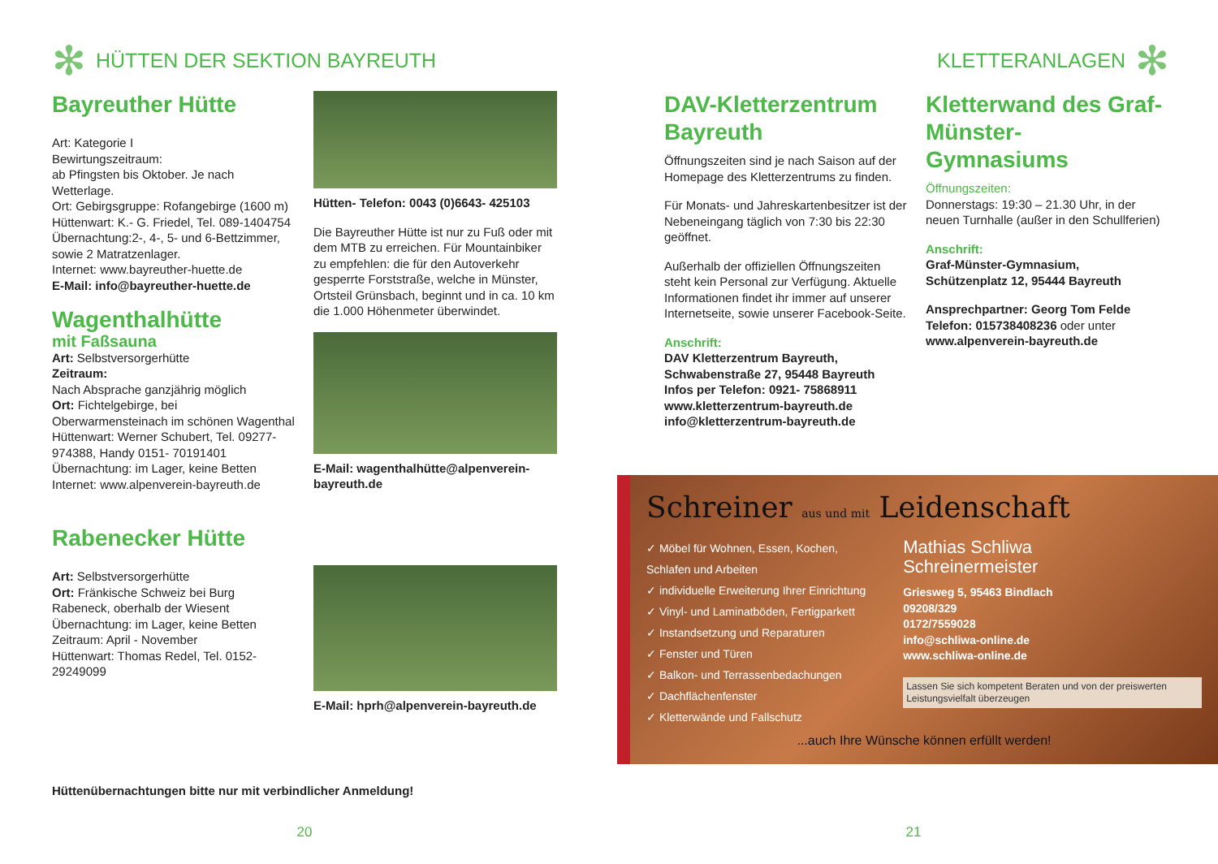✻ HÜTTEN DER SEKTION BAYREUTH
Bayreuther Hütte
Art: Kategorie I
Bewirtungszeitraum:
ab Pfingsten bis Oktober. Je nach Wetterlage.
Ort: Gebirgsgruppe: Rofangebirge (1600 m)
Hüttenwart: K.- G. Friedel, Tel. 089-1404754
Übernachtung:2-, 4-, 5- und 6-Bettzimmer, sowie 2 Matratzenlager.
Internet: www.bayreuther-huette.de
E-Mail: info@bayreuther-huette.de
Wagenthalhütte
mit Faßsauna
Art: Selbstversorgerhütte
Zeitraum:
Nach Absprache ganzjährig möglich
Ort: Fichtelgebirge, bei Oberwarmensteinach im schönen Wagenthal
Hüttenwart: Werner Schubert, Tel. 09277-974388, Handy 0151- 70191401
Übernachtung: im Lager, keine Betten
Internet: www.alpenverein-bayreuth.de
Rabenecker Hütte
Art: Selbstversorgerhütte
Ort: Fränkische Schweiz bei Burg Rabeneck, oberhalb der Wiesent
Übernachtung: im Lager, keine Betten
Zeitraum: April - November
Hüttenwart: Thomas Redel, Tel. 0152-29249099
Hütten- Telefon: 0043 (0)6643- 425103
Die Bayreuther Hütte ist nur zu Fuß oder mit dem MTB zu erreichen. Für Mountainbiker zu empfehlen: die für den Autoverkehr gesperrte Forststraße, welche in Münster, Ortsteil Grünsbach, beginnt und in ca. 10 km die 1.000 Höhenmeter überwindet.
E-Mail: wagenthalhütte@alpenverein-bayreuth.de
E-Mail: hprh@alpenverein-bayreuth.de
Hüttenübernachtungen bitte nur mit verbindlicher Anmeldung!
20
KLETTERANLAGEN ✻
DAV-Kletterzentrum Bayreuth
Öffnungszeiten sind je nach Saison auf der Homepage des Kletterzentrums zu finden.
Für Monats- und Jahreskartenbesitzer ist der Nebeneingang täglich von 7:30 bis 22:30 geöffnet.
Außerhalb der offiziellen Öffnungszeiten steht kein Personal zur Verfügung. Aktuelle Informationen findet ihr immer auf unserer Internetseite, sowie unserer Facebook-Seite.
Anschrift:
DAV Kletterzentrum Bayreuth,
Schwabenstraße 27, 95448 Bayreuth
Infos per Telefon: 0921- 75868911
www.kletterzentrum-bayreuth.de
info@kletterzentrum-bayreuth.de
Kletterwand des Graf-Münster- Gymnasiums
Öffnungszeiten:
Donnerstags: 19:30 – 21.30 Uhr, in der neuen Turnhalle (außer in den Schullferien)
Anschrift:
Graf-Münster-Gymnasium,
Schützenplatz 12, 95444 Bayreuth
Ansprechpartner: Georg Tom Felde
Telefon: 015738408236 oder unter www.alpenverein-bayreuth.de
Schreiner aus und mit Leidenschaft
✓ Möbel für Wohnen, Essen, Kochen, Schlafen und Arbeiten
✓ individuelle Erweiterung Ihrer Einrichtung
✓ Vinyl- und Laminatböden, Fertigparkett
✓ Instandsetzung und Reparaturen
✓ Fenster und Türen
✓ Balkon- und Terrassenbedachungen
✓ Dachflächenfenster
✓ Kletterwände und Fallschutz
Mathias Schliwa
Schreinermeister
Griesweg 5, 95463 Bindlach
09208/329
0172/7559028
info@schliwa-online.de
www.schliwa-online.de
Lassen Sie sich kompetent Beraten und von der preiswerten Leistungsvielfalt überzeugen
...auch Ihre Wünsche können erfüllt werden!
21